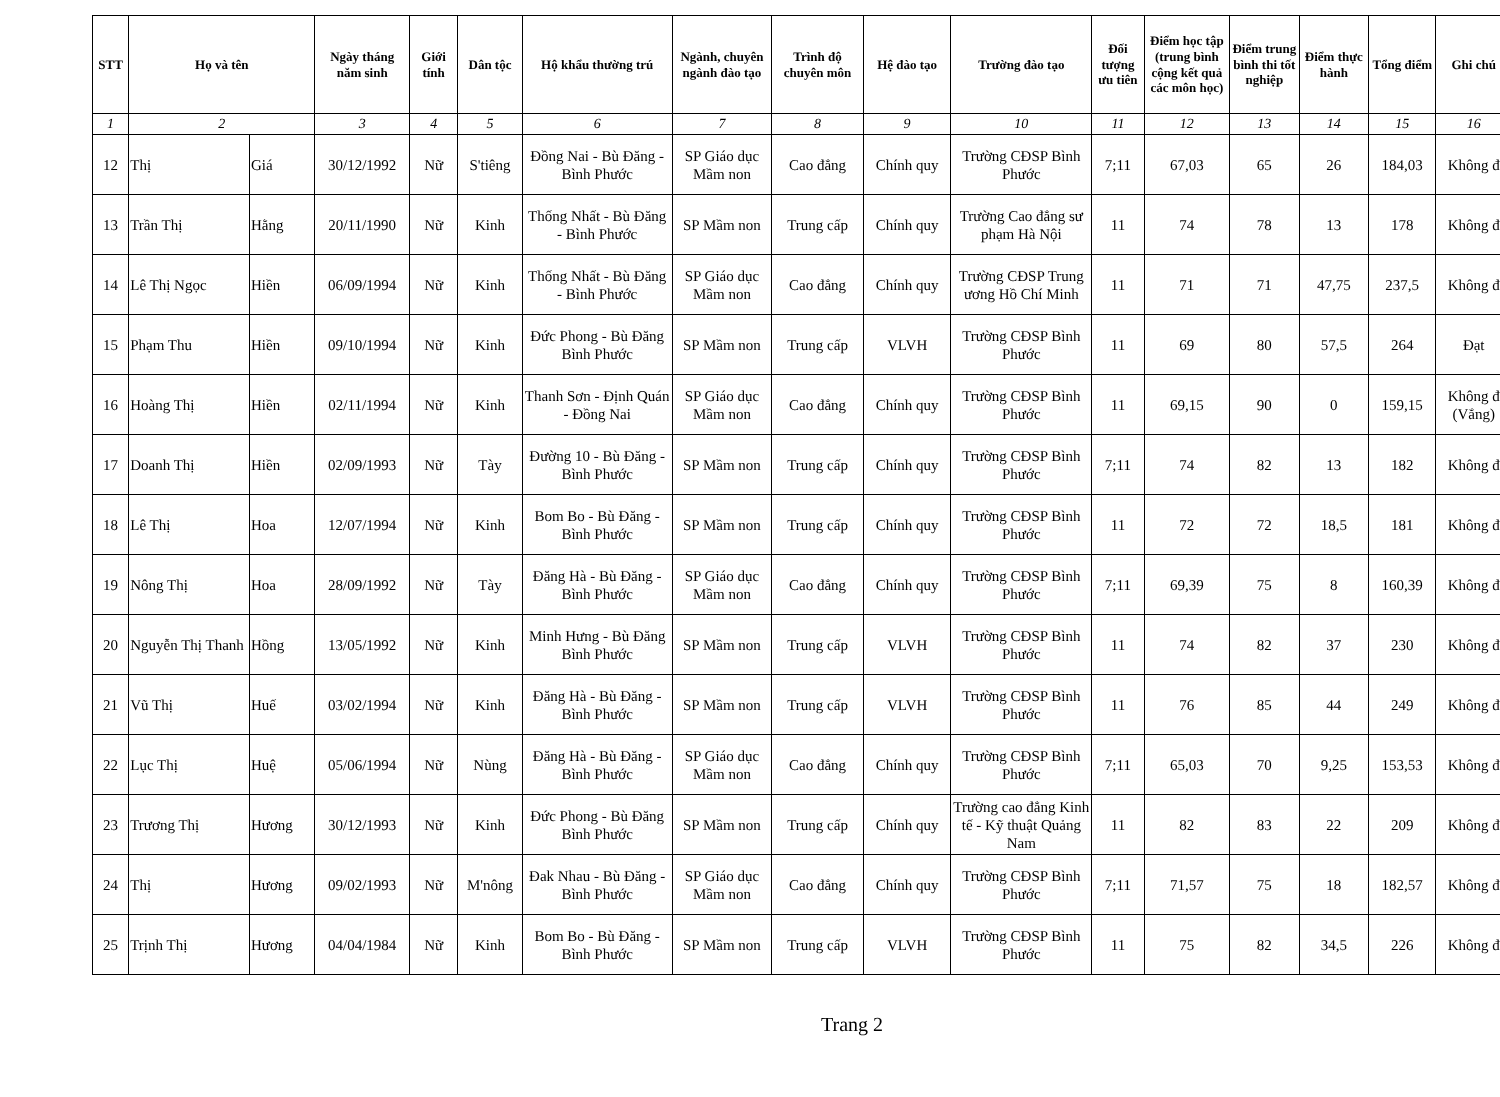| STT | Họ và tên | | Ngày tháng năm sinh | Giới tính | Dân tộc | Hộ khẩu thường trú | Ngành, chuyên ngành đào tạo | Trình độ chuyên môn | Hệ đào tạo | Trường đào tạo | Đối tượng ưu tiên | Điểm học tập (trung bình cộng kết quả các môn học) | Điểm trung bình thi tốt nghiệp | Điểm thực hành | Tổng điểm | Ghi chú |
| --- | --- | --- | --- | --- | --- | --- | --- | --- | --- | --- | --- | --- | --- | --- | --- | --- |
| 1 | 2 | | 3 | 4 | 5 | 6 | 7 | 8 | 9 | 10 | 11 | 12 | 13 | 14 | 15 | 16 |
| 12 | Thị | Giá | 30/12/1992 | Nữ | S'tiêng | Đồng Nai - Bù Đăng - Bình Phước | SP Giáo dục Mầm non | Cao đẳng | Chính quy | Trường CĐSP Bình Phước | 7;11 | 67,03 | 65 | 26 | 184,03 | Không đ |
| 13 | Trần Thị | Hằng | 20/11/1990 | Nữ | Kinh | Thống Nhất - Bù Đăng - Bình Phước | SP Mầm non | Trung cấp | Chính quy | Trường Cao đẳng sư phạm Hà Nội | 11 | 74 | 78 | 13 | 178 | Không đ |
| 14 | Lê Thị Ngọc | Hiền | 06/09/1994 | Nữ | Kinh | Thống Nhất - Bù Đăng - Bình Phước | SP Giáo dục Mầm non | Cao đẳng | Chính quy | Trường CĐSP Trung ương Hồ Chí Minh | 11 | 71 | 71 | 47,75 | 237,5 | Không đ |
| 15 | Phạm Thu | Hiền | 09/10/1994 | Nữ | Kinh | Đức Phong - Bù Đăng Bình Phước | SP Mầm non | Trung cấp | VLVH | Trường CĐSP Bình Phước | 11 | 69 | 80 | 57,5 | 264 | Đạt |
| 16 | Hoàng Thị | Hiền | 02/11/1994 | Nữ | Kinh | Thanh Sơn - Định Quán - Đồng Nai | SP Giáo dục Mầm non | Cao đẳng | Chính quy | Trường CĐSP Bình Phước | 11 | 69,15 | 90 | 0 | 159,15 | Không đ (Vắng) |
| 17 | Doanh Thị | Hiền | 02/09/1993 | Nữ | Tày | Đường 10 - Bù Đăng - Bình Phước | SP Mầm non | Trung cấp | Chính quy | Trường CĐSP Bình Phước | 7;11 | 74 | 82 | 13 | 182 | Không đ |
| 18 | Lê Thị | Hoa | 12/07/1994 | Nữ | Kinh | Bom Bo - Bù Đăng - Bình Phước | SP Mầm non | Trung cấp | Chính quy | Trường CĐSP Bình Phước | 11 | 72 | 72 | 18,5 | 181 | Không đ |
| 19 | Nông Thị | Hoa | 28/09/1992 | Nữ | Tày | Đăng Hà - Bù Đăng - Bình Phước | SP Giáo dục Mầm non | Cao đẳng | Chính quy | Trường CĐSP Bình Phước | 7;11 | 69,39 | 75 | 8 | 160,39 | Không đ |
| 20 | Nguyễn Thị Thanh | Hồng | 13/05/1992 | Nữ | Kinh | Minh Hưng - Bù Đăng Bình Phước | SP Mầm non | Trung cấp | VLVH | Trường CĐSP Bình Phước | 11 | 74 | 82 | 37 | 230 | Không đ |
| 21 | Vũ Thị | Huế | 03/02/1994 | Nữ | Kinh | Đăng Hà - Bù Đăng - Bình Phước | SP Mầm non | Trung cấp | VLVH | Trường CĐSP Bình Phước | 11 | 76 | 85 | 44 | 249 | Không đ |
| 22 | Lục Thị | Huệ | 05/06/1994 | Nữ | Nùng | Đăng Hà - Bù Đăng - Bình Phước | SP Giáo dục Mầm non | Cao đẳng | Chính quy | Trường CĐSP Bình Phước | 7;11 | 65,03 | 70 | 9,25 | 153,53 | Không đ |
| 23 | Trương Thị | Hương | 30/12/1993 | Nữ | Kinh | Đức Phong - Bù Đăng Bình Phước | SP Mầm non | Trung cấp | Chính quy | Trường cao đẳng Kinh tế - Kỹ thuật Quảng Nam | 11 | 82 | 83 | 22 | 209 | Không đ |
| 24 | Thị | Hương | 09/02/1993 | Nữ | M'nông | Đak Nhau - Bù Đăng - Bình Phước | SP Giáo dục Mầm non | Cao đẳng | Chính quy | Trường CĐSP Bình Phước | 7;11 | 71,57 | 75 | 18 | 182,57 | Không đ |
| 25 | Trịnh Thị | Hương | 04/04/1984 | Nữ | Kinh | Bom Bo - Bù Đăng - Bình Phước | SP Mầm non | Trung cấp | VLVH | Trường CĐSP Bình Phước | 11 | 75 | 82 | 34,5 | 226 | Không đ |
Trang 2